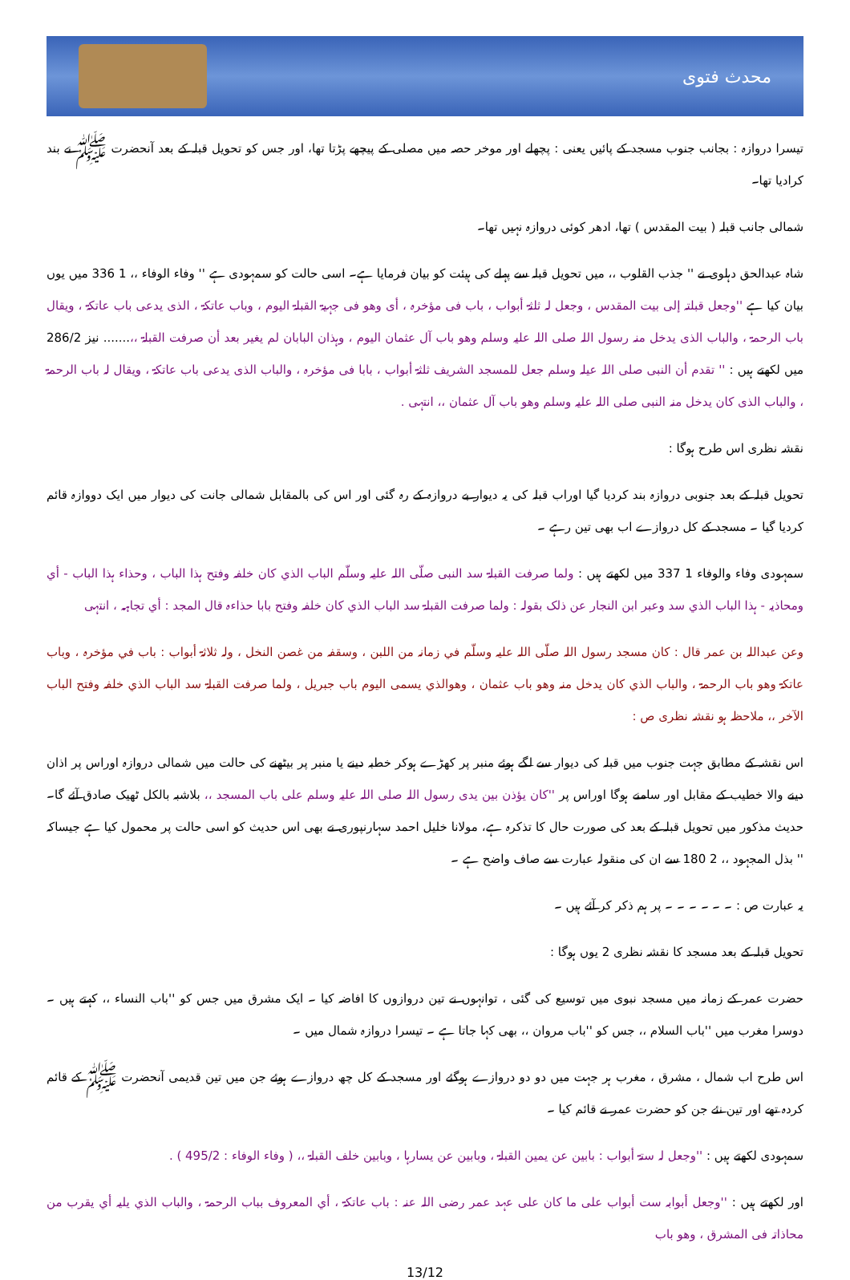محدث فتوی
تیسرا دروازہ : بجانب جنوب مسجد کے پائیں یعنی : پچھلے اور موخر حصہ میں مصلی کے پیچھے پڑتا تھا، اور جس کو تحویل قبلہ کے بعد آنحضرت ﷺ نے بند کرادیا تھا۔
شمالی جانب قبلہ ( بیت المقدس ) تھا، ادھر کوئی دروازہ نہیں تھا۔
شاہ عبدالحق دہلوی نے '' جذب القلوب ،، میں تحویل قبلہ سے پہلے کی ہیئت کو بیان فرمایا ہے۔ اسی حالت کو سمہودی ہے '' وفاء الوفاء ،، 1 336 میں یوں بیان کیا ہے ''وجعل قبلتہ إلی بیت المقدس ، وجعل لہ ثلثۃ أبواب ، باب فی مؤخرہ ، أی وھو فی جہیۃ القبلۃ الیوم ، وباب عاتکۃ ، الذی یدعی باب عاتکۃ ، ویقال باب الرحمۃ ، والباب الذی یدخل منہ رسول اللہ صلی اللہ علیہ وسلم وھو باب آل عثمان الیوم ، وہذان البابان لم یغیر بعد أن صرفت القبلۃ ،،....... نیز 286/2 میں لکھتے ہیں : '' تقدم أن النبی صلی اللہ عیلہ وسلم جعل للمسجد الشریف ثلثۃ أبواب ، بابا فی مؤخرہ ، والباب الذی یدعی باب عاتکۃ ، ویقال لہ باب الرحمۃ ، والباب الذی کان یدخل منہ النبی صلی اللہ علیہ وسلم وھو باب آل عثمان ،، انتہی .
نقشہ نظری اس طرح ہوگا :
تحویل قبلہ کے بعد جنوبی دروازہ بند کردیا گیا اوراب قبلہ کی یہ دیوار بے دروازہ کے رہ گئی اور اس کی بالمقابل شمالی جانت کی دیوار میں ایک دووازہ قائم کردیا گیا ۔ مسجد کے کل دروازے اب بھی تین رہے ۔
سمہودی وفاء والوفاء 1 337 میں لکھتے ہیں : ولما صرفت القبلۃ سد النبی صلّی اللہ علیہ وسلّم الباب الذي کان خلفہ وفتح ہذا الباب ، وحذاء ہذا الباب - أي ومحاذیہ - ہذا الباب الذي سد وعبر ابن النجار عن ذلک بقولہ : ولما صرفت القبلۃ سد الباب الذي کان خلفہ وفتح بابا حذاءہ قال المجد : أي تجاہہ ، انتہی
وعن عبداللہ بن عمر قال : کان مسجد رسول اللہ صلّی اللہ علیہ وسلّم في زمانہ من اللبن ، وسقفہ من غصن النخل ، ولہ ثلاثۃ أبواب : باب في مؤخرہ ، وباب عاتکۃ وھو باب الرحمۃ ، والباب الذي کان یدخل منہ وھو باب عثمان ، وھوالذي یسمی الیوم باب جبریل ، ولما صرفت القبلۃ سد الباب الذي خلفہ وفتح الباب الآخر ،، ملاحظہ ہو نقشہ نظری ص :
اس نقشہ کے مطابق جہت جنوب میں قبلہ کی دیوار سے لگے ہوئے منبر پر کھڑے ہوکر خطبہ دینے یا منبر پر بیٹھنے کی حالت میں شمالی دروازہ اوراس پر اذان دینے والا خطیب کے مقابل اور سامنے ہوگا اوراس پر ''کان یؤذن بین یدی رسول اللہ صلی اللہ علیہ وسلم علی باب المسجد ،، بلاشبہ بالکل ٹھیک صادق آئے گا۔ حدیث مذکور میں تحویل قبلہ کے بعد کی صورت حال کا تذکرہ ہے، مولانا خلیل احمد سہارنپوری نے بھی اس حدیث کو اسی حالت پر محمول کیا ہے جیساکہ '' بذل المجہود ،، 2 180 سے ان کی منقولہ عبارت سے صاف واضح ہے ۔
یہ عبارت ص : ۔ ۔ ۔ ۔ ۔ ۔ پر ہم ذکر کر آئے ہیں ۔
تحویل قبلہ کے بعد مسجد کا نقشہ نظری 2 یوں ہوگا :
حضرت عمر کے زمانہ میں مسجد نبوی میں توسیع کی گئی ، توانہوں نے تین دروازوں کا افاضہ کیا ۔ ایک مشرق میں جس کو ''باب النساء ،، کہتے ہیں ۔ دوسرا مغرب میں ''باب السلام ،، جس کو ''باب مروان ،، بھی کہا جاتا ہے ۔ تیسرا دروازہ شمال میں ۔
اس طرح اب شمال ، مشرق ، مغرب ہر جہت میں دو دو دروازے ہوگئے اور مسجد کے کل چھ دروازے ہوئے جن میں تین قدیمی آنحضرت ﷺ کے قائم کردہ تھے اور تین نئے جن کو حضرت عمر نے قائم کیا ۔
سمہودی لکھتے ہیں : ''وجعل لہ ستۃ أبواب : بابین عن یمین القبلۃ ، وبابین عن یسارہا ، وبابین خلف القبلۃ ،، ( وفاء الوفاء : 495/2 ) .
اور لکھتے ہیں : ''وجعل أبوابہ ست أبواب علی ما کان علی عہد عمر رضی اللہ عنہ : باب عاتکۃ ، أي المعروف بباب الرحمۃ ، والباب الذي یلیہ أي یقرب من محاذاتہ فی المشرق ، وھو باب
13/12